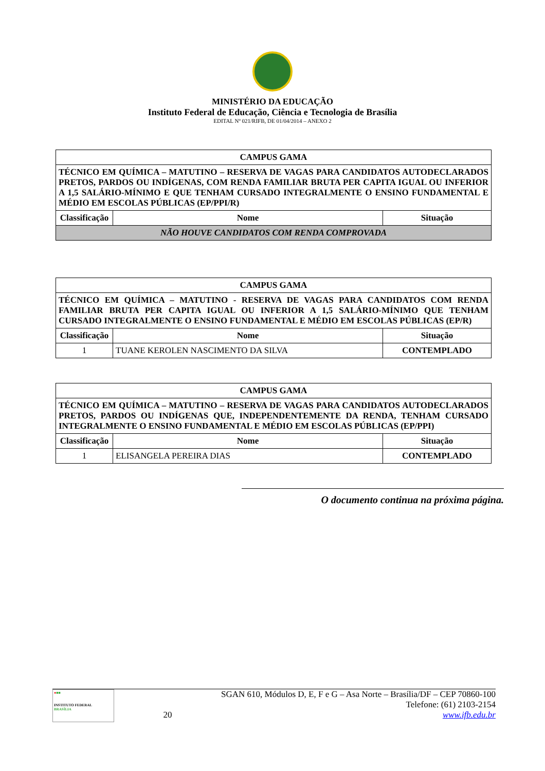MINISTÉRIO DA EDUCAÇÃO
Instituto Federal de Educação, Ciência e Tecnologia de Brasília
EDITAL Nº 021/RIFB, DE 01/04/2014 – ANEXO 2
| CAMPUS GAMA | | |
| TÉCNICO EM QUÍMICA – MATUTINO – RESERVA DE VAGAS PARA CANDIDATOS AUTODECLARADOS PRETOS, PARDOS OU INDÍGENAS, COM RENDA FAMILIAR BRUTA PER CAPITA IGUAL OU INFERIOR A 1,5 SALÁRIO-MÍNIMO E QUE TENHAM CURSADO INTEGRALMENTE O ENSINO FUNDAMENTAL E MÉDIO EM ESCOLAS PÚBLICAS (EP/PPI/R) | | |
| Classificação | Nome | Situação |
| NÃO HOUVE CANDIDATOS COM RENDA COMPROVADA | | |
| CAMPUS GAMA | | |
| TÉCNICO EM QUÍMICA – MATUTINO - RESERVA DE VAGAS PARA CANDIDATOS COM RENDA FAMILIAR BRUTA PER CAPITA IGUAL OU INFERIOR A 1,5 SALÁRIO-MÍNIMO QUE TENHAM CURSADO INTEGRALMENTE O ENSINO FUNDAMENTAL E MÉDIO EM ESCOLAS PÚBLICAS (EP/R) | | |
| Classificação | Nome | Situação |
| 1 | TUANE KEROLEN NASCIMENTO DA SILVA | CONTEMPLADO |
| CAMPUS GAMA | | |
| TÉCNICO EM QUÍMICA – MATUTINO – RESERVA DE VAGAS PARA CANDIDATOS AUTODECLARADOS PRETOS, PARDOS OU INDÍGENAS QUE, INDEPENDENTEMENTE DA RENDA, TENHAM CURSADO INTEGRALMENTE O ENSINO FUNDAMENTAL E MÉDIO EM ESCOLAS PÚBLICAS (EP/PPI) | | |
| Classificação | Nome | Situação |
| 1 | ELISANGELA PEREIRA DIAS | CONTEMPLADO |
O documento continua na próxima página.
●■■
INSTITUTO FEDERAL
BRASÍLIA
20 SGAN 610, Módulos D, E, F e G – Asa Norte – Brasília/DF – CEP 70860-100
Telefone: (61) 2103-2154
www.ifb.edu.br